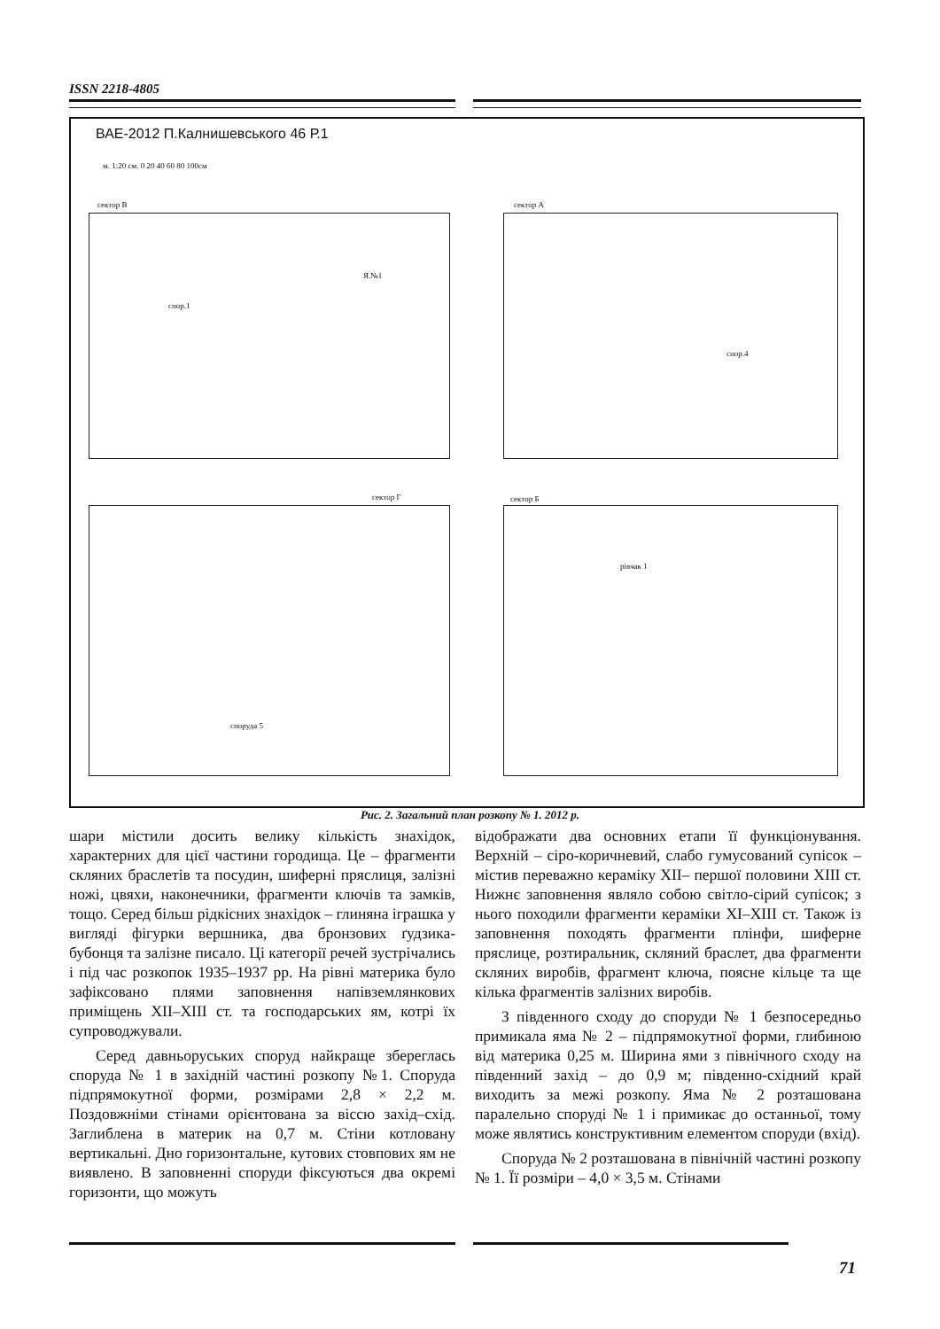ISSN 2218-4805
ВАЕ-2012 П.Калнишевського 46 Р.1
м. 1:20 см. 0 20 40 60 80 100см
сектор В сектор А
сектор Г сектор Б
спор.1
Я.№1
спор.4
споруда 5
рівчак 1
Рис. 2. Загальний план розкопу № 1. 2012 р.
шари містили досить велику кількість знахідок, характерних для цієї частини городища. Це – фрагменти скляних браслетів та посудин, шиферні пряслиця, залізні ножі, цвяхи, наконечники, фрагменти ключів та замків, тощо. Серед більш рідкісних знахідок – глиняна іграшка у вигляді фігурки вершника, два бронзових ґудзика-бубонця та залізне писало. Ці категорії речей зустрічались і під час розкопок 1935–1937 рр. На рівні материка було зафіксовано плями заповнення напівземлянкових приміщень XII–XIII ст. та господарських ям, котрі їх супроводжували.
Серед давньоруських споруд найкраще збереглась споруда № 1 в західній частині розкопу №1. Споруда підпрямокутної форми, розмірами 2,8 × 2,2 м. Поздовжніми стінами орієнтована за віссю захід–схід. Заглиблена в материк на 0,7 м. Стіни котловану вертикальні. Дно горизонтальне, кутових стовпових ям не виявлено. В заповненні споруди фіксуються два окремі горизонти, що можуть
відображати два основних етапи її функціонування. Верхній – сіро-коричневий, слабо гумусований супісок – містив переважно кераміку XII– першої половини XIII ст. Нижнє заповнення являло собою світло-сірий супісок; з нього походили фрагменти кераміки XI–XIII ст. Також із заповнення походять фрагменти плінфи, шиферне пряслице, розтиральник, скляний браслет, два фрагменти скляних виробів, фрагмент ключа, поясне кільце та ще кілька фрагментів залізних виробів.
З південного сходу до споруди № 1 безпосередньо примикала яма № 2 – підпрямокутної форми, глибиною від материка 0,25 м. Ширина ями з північного сходу на південний захід – до 0,9 м; південно-східний край виходить за межі розкопу. Яма № 2 розташована паралельно споруді № 1 і примикає до останньої, тому може являтись конструктивним елементом споруди (вхід).
Споруда № 2 розташована в північній частині розкопу № 1. Її розміри – 4,0 × 3,5 м. Стінами
71